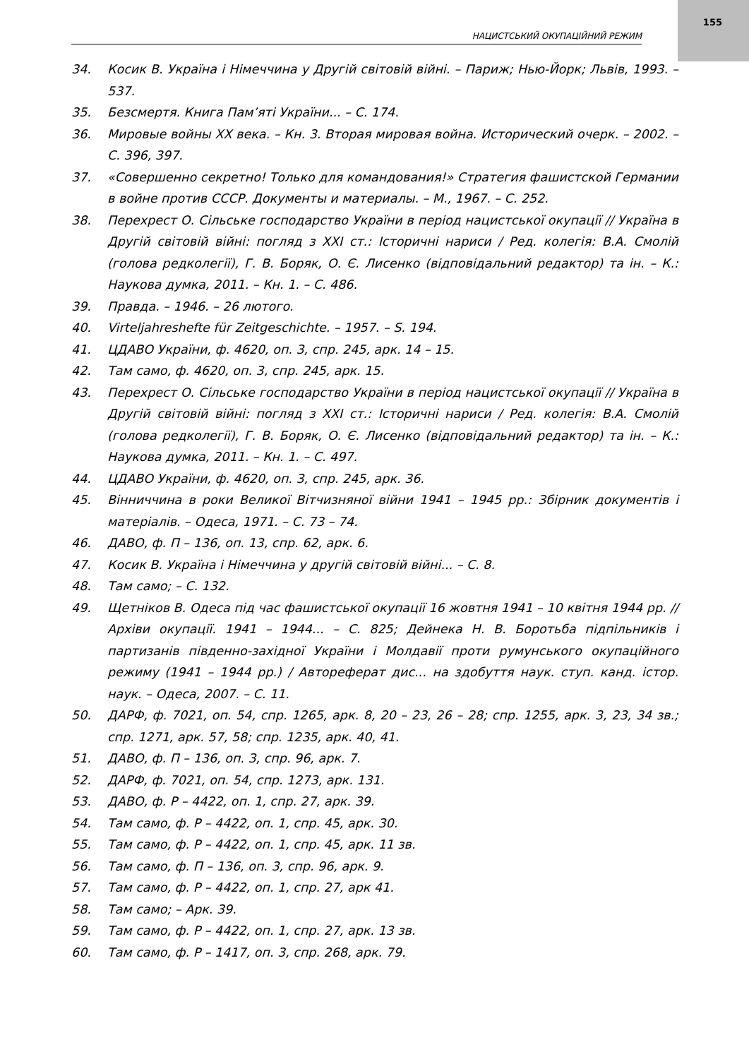155
НАЦИСТСЬКИЙ ОКУПАЦІЙНИЙ РЕЖИМ
34. Косик В. Україна і Німеччина у Другій світовій війні. – Париж; Нью-Йорк; Львів, 1993. – 537.
35. Безсмертя. Книга Пам’яті України... – С. 174.
36. Мировые войны XX века. – Кн. 3. Вторая мировая война. Исторический очерк. – 2002. – С. 396, 397.
37. «Совершенно секретно! Только для командования!» Стратегия фашистской Германии в войне против СССР. Документы и материалы. – М., 1967. – С. 252.
38. Перехрест О. Сільське господарство України в період нацистської окупації // Україна в Другій світовій війні: погляд з XXI ст.: Історичні нариси / Ред. колегія: В.А. Смолій (голова редколегії), Г. В. Боряк, О. Є. Лисенко (відповідальний редактор) та ін. – К.: Наукова думка, 2011. – Кн. 1. – С. 486.
39. Правда. – 1946. – 26 лютого.
40. Virteljahreshefte für Zeitgeschichte. – 1957. – S. 194.
41. ЦДАВО України, ф. 4620, оп. 3, спр. 245, арк. 14 – 15.
42. Там само, ф. 4620, оп. 3, спр. 245, арк. 15.
43. Перехрест О. Сільське господарство України в період нацистської окупації // Україна в Другій світовій війні: погляд з XXI ст.: Історичні нариси / Ред. колегія: В.А. Смолій (голова редколегії), Г. В. Боряк, О. Є. Лисенко (відповідальний редактор) та ін. – К.: Наукова думка, 2011. – Кн. 1. – С. 497.
44. ЦДАВО України, ф. 4620, оп. 3, спр. 245, арк. 36.
45. Вінниччина в роки Великої Вітчизняної війни 1941 – 1945 рр.: Збірник документів і матеріалів. – Одеса, 1971. – С. 73 – 74.
46. ДАВО, ф. П – 136, оп. 13, спр. 62, арк. 6.
47. Косик В. Україна і Німеччина у другій світовій війні... – С. 8.
48. Там само; – С. 132.
49. Щетніков В. Одеса під час фашистської окупації 16 жовтня 1941 – 10 квітня 1944 рр. // Архіви окупації. 1941 – 1944... – С. 825; Дейнека Н. В. Боротьба підпільників і партизанів південно-західної України і Молдавії проти румунського окупаційного режиму (1941 – 1944 рр.) / Автореферат дис... на здобуття наук. ступ. канд. істор. наук. – Одеса, 2007. – С. 11.
50. ДАРФ, ф. 7021, оп. 54, спр. 1265, арк. 8, 20 – 23, 26 – 28; спр. 1255, арк. 3, 23, 34 зв.; спр. 1271, арк. 57, 58; спр. 1235, арк. 40, 41.
51. ДАВО, ф. П – 136, оп. 3, спр. 96, арк. 7.
52. ДАРФ, ф. 7021, оп. 54, спр. 1273, арк. 131.
53. ДАВО, ф. Р – 4422, оп. 1, спр. 27, арк. 39.
54. Там само, ф. Р – 4422, оп. 1, спр. 45, арк. 30.
55. Там само, ф. Р – 4422, оп. 1, спр. 45, арк. 11 зв.
56. Там само, ф. П – 136, оп. 3, спр. 96, арк. 9.
57. Там само, ф. Р – 4422, оп. 1, спр. 27, арк 41.
58. Там само; – Арк. 39.
59. Там само, ф. Р – 4422, оп. 1, спр. 27, арк. 13 зв.
60. Там само, ф. Р – 1417, оп. 3, спр. 268, арк. 79.